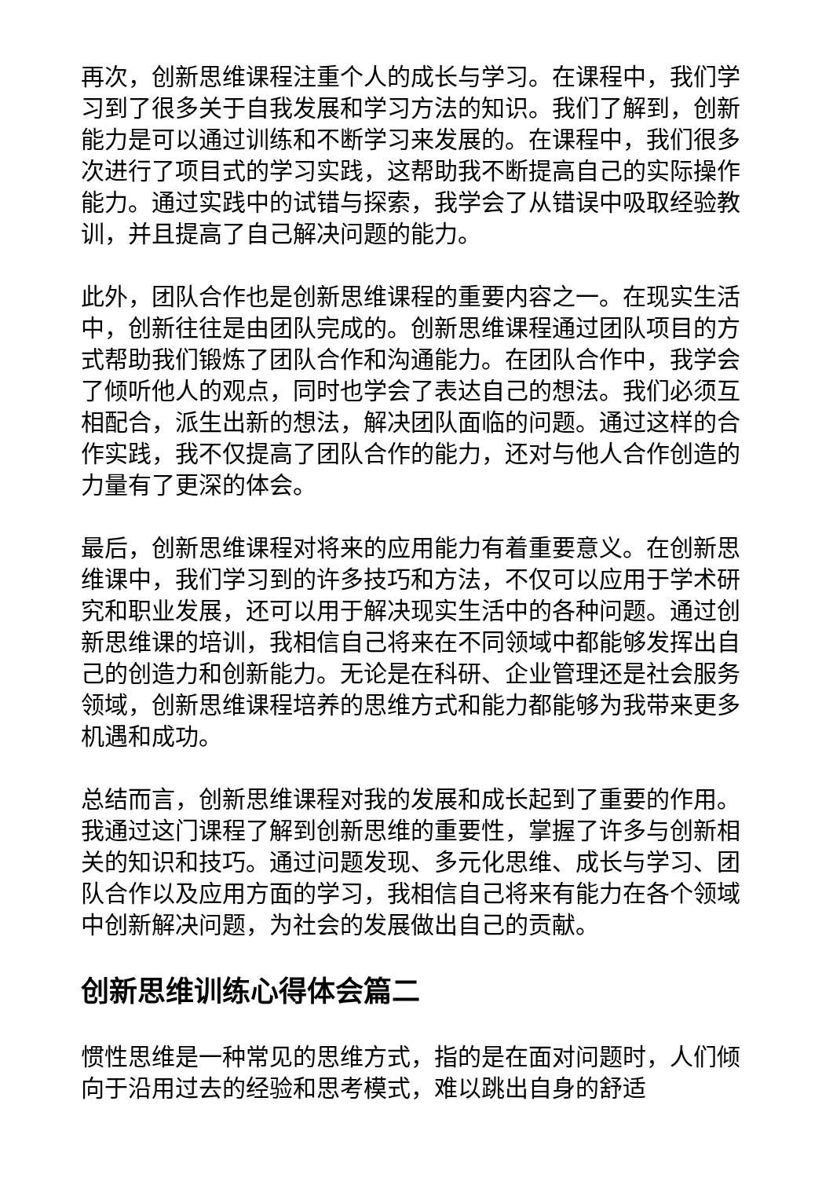再次，创新思维课程注重个人的成长与学习。在课程中，我们学习到了很多关于自我发展和学习方法的知识。我们了解到，创新能力是可以通过训练和不断学习来发展的。在课程中，我们很多次进行了项目式的学习实践，这帮助我不断提高自己的实际操作能力。通过实践中的试错与探索，我学会了从错误中吸取经验教训，并且提高了自己解决问题的能力。
此外，团队合作也是创新思维课程的重要内容之一。在现实生活中，创新往往是由团队完成的。创新思维课程通过团队项目的方式帮助我们锻炼了团队合作和沟通能力。在团队合作中，我学会了倾听他人的观点，同时也学会了表达自己的想法。我们必须互相配合，派生出新的想法，解决团队面临的问题。通过这样的合作实践，我不仅提高了团队合作的能力，还对与他人合作创造的力量有了更深的体会。
最后，创新思维课程对将来的应用能力有着重要意义。在创新思维课中，我们学习到的许多技巧和方法，不仅可以应用于学术研究和职业发展，还可以用于解决现实生活中的各种问题。通过创新思维课的培训，我相信自己将来在不同领域中都能够发挥出自己的创造力和创新能力。无论是在科研、企业管理还是社会服务领域，创新思维课程培养的思维方式和能力都能够为我带来更多机遇和成功。
总结而言，创新思维课程对我的发展和成长起到了重要的作用。我通过这门课程了解到创新思维的重要性，掌握了许多与创新相关的知识和技巧。通过问题发现、多元化思维、成长与学习、团队合作以及应用方面的学习，我相信自己将来有能力在各个领域中创新解决问题，为社会的发展做出自己的贡献。
创新思维训练心得体会篇二
惯性思维是一种常见的思维方式，指的是在面对问题时，人们倾向于沿用过去的经验和思考模式，难以跳出自身的舒适